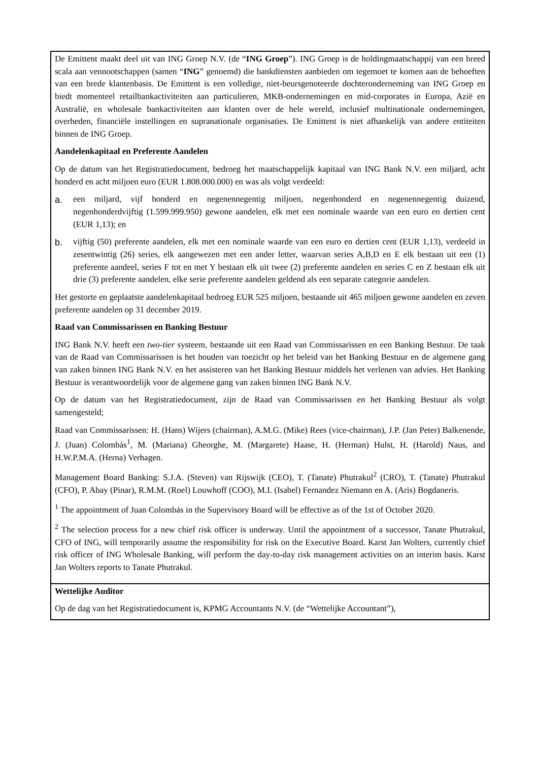| De Emittent maakt deel uit van ING Groep N.V. (de “ ING Groep ”). ING Groep is de holdingmaatschappij van een breed scala aan vennootschappen (samen “ ING ” genoemd) die bankdiensten aanbieden om tegemoet te komen aan de behoeften van een brede klantenbasis. De Emittent is een volledige, niet-beursgenoteerde dochteronderneming van ING Groep en biedt momenteel retailbankactiviteiten aan particulieren, MKB-ondernemingen en mid-corporates in Europa, Azië en Australië, en wholesale bankactiviteiten aan klanten over de hele wereld, inclusief multinationale ondernemingen, overheden, financiële instellingen en supranationale organisaties. De Emittent is niet afhankelijk van andere entiteiten binnen de ING Groep. Aandelenkapitaal en Preferente Aandelen Op de datum van het Registratiedocument, bedroeg het maatschappelijk kapitaal van ING Bank N.V. een miljard, acht honderd en acht miljoen euro (EUR 1.808.000.000) en was als volgt verdeeld: a. een miljard, vijf honderd en negenennegentig miljoen, negenhonderd en negenennegentig duizend, negenhonderdvijftig (1.599.999.950) gewone aandelen, elk met een nominale waarde van een euro en dertien cent (EUR 1,13); en b. vijftig (50) preferente aandelen, elk met een nominale waarde van een euro en dertien cent (EUR 1,13), verdeeld in zesentwintig (26) series, elk aangewezen met een ander letter, waarvan series A,B,D en E elk bestaan uit een (1) preferente aandeel, series F tot en met Y bestaan elk uit twee (2) preferente aandelen en series C en Z bestaan elk uit drie (3) preferente aandelen, elke serie preferente aandelen geldend als een separate categorie aandelen. Het gestorte en geplaatste aandelenkapitaal bedroeg EUR 525 miljoen, bestaande uit 465 miljoen gewone aandelen en zeven preferente aandelen op 31 december 2019. Raad van Commissarissen en Banking Bestuur ING Bank N.V. heeft een two-tier systeem, bestaande uit een Raad van Commissarissen en een Banking Bestuur. De taak van de Raad van Commissarissen is het houden van toezicht op het beleid van het Banking Bestuur en de algemene gang van zaken binnen ING Bank N.V. en het assisteren van het Banking Bestuur middels het verlenen van advies. Het Banking Bestuur is verantwoordelijk voor de algemene gang van zaken binnen ING Bank N.V. Op de datum van het Registratiedocument, zijn de Raad van Commissarissen en het Banking Bestuur als volgt samengesteld; Raad van Commissarissen: H. (Hans) Wijers (chairman), A.M.G. (Mike) Rees (vice-chairman), J.P. (Jan Peter) Balkenende, J. (Juan) Colombás<sup>1</sup>, M. (Mariana) Gheorghe, M. (Margarete) Haase, H. (Herman) Hulst, H. (Harold) Naus, and H.W.P.M.A. (Herna) Verhagen. Management Board Banking: S.J.A. (Steven) van Rijswijk (CEO), T. (Tanate) Phutrakul<sup>2</sup> (CRO), T. (Tanate) Phutrakul (CFO), P. Abay (Pinar), R.M.M. (Roel) Louwhoff (COO), M.I. (Isabel) Fernandez Niemann en A. (Aris) Bogdaneris. <sup>1</sup> The appointment of Juan Colombás in the Supervisory Board will be effective as of the 1st of October 2020. <sup>2</sup> The selection process for a new chief risk officer is underway. Until the appointment of a successor, Tanate Phutrakul, CFO of ING, will temporarily assume the responsibility for risk on the Executive Board. Karst Jan Wolters, currently chief risk officer of ING Wholesale Banking, will perform the day-to-day risk management activities on an interim basis. Karst Jan Wolters reports to Tanate Phutrakul. |
| Wettelijke Auditor Op de dag van het Registratiedocument is, KPMG Accountants N.V. (de “Wettelijke Accountant”), |